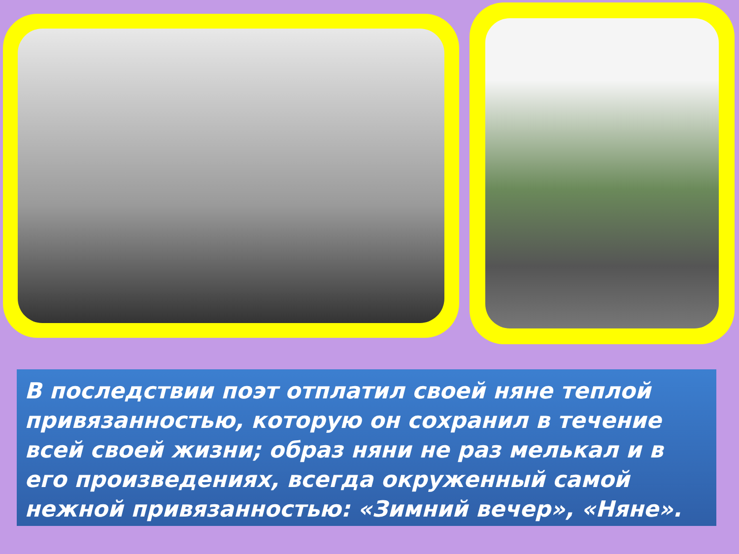В последствии поэт отплатил своей няне теплой привязанностью, которую он сохранил в течение всей своей жизни; образ няни не раз мелькал и в его произведениях, всегда окруженный самой нежной привязанностью: «Зимний вечер», «Няне».